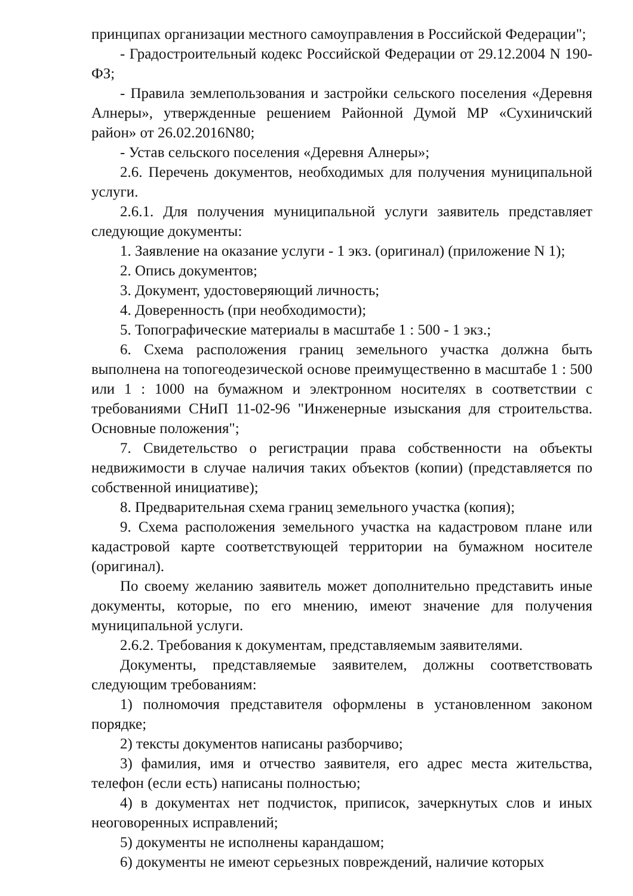принципах организации местного самоуправления в Российской Федерации";
- Градостроительный кодекс Российской Федерации от 29.12.2004 N 190-ФЗ;
- Правила землепользования и застройки сельского поселения «Деревня Алнеры», утвержденные решением Районной Думой МР «Сухиничский район» от 26.02.2016N80;
- Устав сельского поселения «Деревня Алнеры»;
2.6. Перечень документов, необходимых для получения муниципальной услуги.
2.6.1. Для получения муниципальной услуги заявитель представляет следующие документы:
1. Заявление на оказание услуги - 1 экз. (оригинал) (приложение N 1);
2. Опись документов;
3. Документ, удостоверяющий личность;
4. Доверенность (при необходимости);
5. Топографические материалы в масштабе 1 : 500 - 1 экз.;
6. Схема расположения границ земельного участка должна быть выполнена на топогеодезической основе преимущественно в масштабе 1 : 500 или 1 : 1000 на бумажном и электронном носителях в соответствии с требованиями СНиП 11-02-96 "Инженерные изыскания для строительства. Основные положения";
7. Свидетельство о регистрации права собственности на объекты недвижимости в случае наличия таких объектов (копии) (представляется по собственной инициативе);
8. Предварительная схема границ земельного участка (копия);
9. Схема расположения земельного участка на кадастровом плане или кадастровой карте соответствующей территории на бумажном носителе (оригинал).
По своему желанию заявитель может дополнительно представить иные документы, которые, по его мнению, имеют значение для получения муниципальной услуги.
2.6.2. Требования к документам, представляемым заявителями.
Документы, представляемые заявителем, должны соответствовать следующим требованиям:
1) полномочия представителя оформлены в установленном законом порядке;
2) тексты документов написаны разборчиво;
3) фамилия, имя и отчество заявителя, его адрес места жительства, телефон (если есть) написаны полностью;
4) в документах нет подчисток, приписок, зачеркнутых слов и иных неоговоренных исправлений;
5) документы не исполнены карандашом;
6) документы не имеют серьезных повреждений, наличие которых